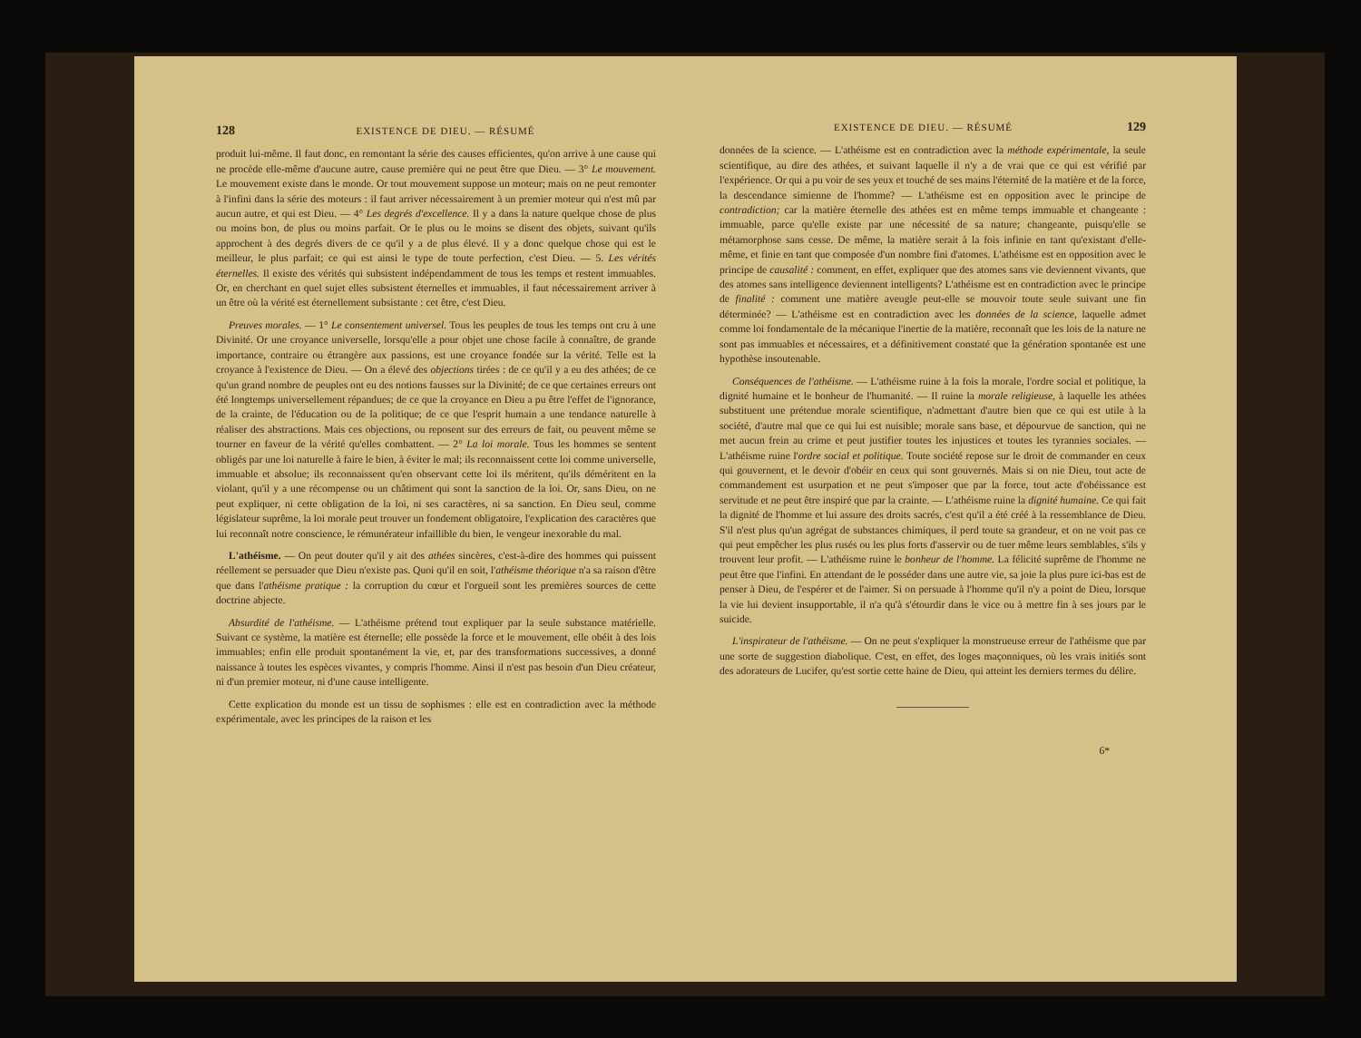128 EXISTENCE DE DIEU. — RÉSUMÉ
produit lui-même. Il faut donc, en remontant la série des causes efficientes, qu'on arrive à une cause qui ne procède elle-même d'aucune autre, cause première qui ne peut être que Dieu. — 3° Le mouvement. Le mouvement existe dans le monde. Or tout mouvement suppose un moteur; mais on ne peut remonter à l'infini dans la série des moteurs : il faut arriver nécessairement à un premier moteur qui n'est mû par aucun autre, et qui est Dieu. — 4° Les degrés d'excellence. Il y a dans la nature quelque chose de plus ou moins bon, de plus ou moins parfait. Or le plus ou le moins se disent des objets, suivant qu'ils approchent à des degrés divers de ce qu'il y a de plus élevé. Il y a donc quelque chose qui est le meilleur, le plus parfait; ce qui est ainsi le type de toute perfection, c'est Dieu. — 5. Les vérités éternelles. Il existe des vérités qui subsistent indépendamment de tous les temps et restent immuables. Or, en cherchant en quel sujet elles subsistent éternelles et immuables, il faut nécessairement arriver à un être où la vérité est éternellement subsistante : cet être, c'est Dieu.
Preuves morales. — 1° Le consentement universel. Tous les peuples de tous les temps ont cru à une Divinité. Or une croyance universelle, lorsqu'elle a pour objet une chose facile à connaître, de grande importance, contraire ou étrangère aux passions, est une croyance fondée sur la vérité. Telle est la croyance à l'existence de Dieu. — On a élevé des objections tirées : de ce qu'il y a eu des athées; de ce qu'un grand nombre de peuples ont eu des notions fausses sur la Divinité; de ce que certaines erreurs ont été longtemps universellement répandues; de ce que la croyance en Dieu a pu être l'effet de l'ignorance, de la crainte, de l'éducation ou de la politique; de ce que l'esprit humain a une tendance naturelle à réaliser des abstractions. Mais ces objections, ou reposent sur des erreurs de fait, ou peuvent même se tourner en faveur de la vérité qu'elles combattent. — 2° La loi morale. Tous les hommes se sentent obligés par une loi naturelle à faire le bien, à éviter le mal; ils reconnaissent cette loi comme universelle, immuable et absolue; ils reconnaissent qu'en observant cette loi ils méritent, qu'ils déméritent en la violant, qu'il y a une récompense ou un châtiment qui sont la sanction de la loi. Or, sans Dieu, on ne peut expliquer, ni cette obligation de la loi, ni ses caractères, ni sa sanction. En Dieu seul, comme législateur suprême, la loi morale peut trouver un fondement obligatoire, l'explication des caractères que lui reconnaît notre conscience, le rémunérateur infaillible du bien, le vengeur inexorable du mal.
L'athéisme. — On peut douter qu'il y ait des athées sincères, c'est-à-dire des hommes qui puissent réellement se persuader que Dieu n'existe pas. Quoi qu'il en soit, l'athéisme théorique n'a sa raison d'être que dans l'athéisme pratique : la corruption du cœur et l'orgueil sont les premières sources de cette doctrine abjecte.
Absurdité de l'athéisme. — L'athéisme prétend tout expliquer par la seule substance matérielle. Suivant ce système, la matière est éternelle; elle possède la force et le mouvement, elle obéit à des lois immuables; enfin elle produit spontanément la vie, et, par des transformations successives, a donné naissance à toutes les espèces vivantes, y compris l'homme. Ainsi il n'est pas besoin d'un Dieu créateur, ni d'un premier moteur, ni d'une cause intelligente.
Cette explication du monde est un tissu de sophismes : elle est en contradiction avec la méthode expérimentale, avec les principes de la raison et les
EXISTENCE DE DIEU. — RÉSUMÉ 129
données de la science. — L'athéisme est en contradiction avec la méthode expérimentale, la seule scientifique, au dire des athées, et suivant laquelle il n'y a de vrai que ce qui est vérifié par l'expérience. Or qui a pu voir de ses yeux et touché de ses mains l'éternité de la matière et de la force, la descendance simienne de l'homme? — L'athéisme est en opposition avec le principe de contradiction; car la matière éternelle des athées est en même temps immuable et changeante : immuable, parce qu'elle existe par une nécessité de sa nature; changeante, puisqu'elle se métamorphose sans cesse. De même, la matière serait à la fois infinie en tant qu'existant d'elle-même, et finie en tant que composée d'un nombre fini d'atomes. L'athéisme est en opposition avec le principe de causalité : comment, en effet, expliquer que des atomes sans vie deviennent vivants, que des atomes sans intelligence deviennent intelligents? L'athéisme est en contradiction avec le principe de finalité : comment une matière aveugle peut-elle se mouvoir toute seule suivant une fin déterminée? — L'athéisme est en contradiction avec les données de la science, laquelle admet comme loi fondamentale de la mécanique l'inertie de la matière, reconnaît que les lois de la nature ne sont pas immuables et nécessaires, et a définitivement constaté que la génération spontanée est une hypothèse insoutenable.
Conséquences de l'athéisme. — L'athéisme ruine à la fois la morale, l'ordre social et politique, la dignité humaine et le bonheur de l'humanité. — Il ruine la morale religieuse, à laquelle les athées substituent une prétendue morale scientifique, n'admettant d'autre bien que ce qui est utile à la société, d'autre mal que ce qui lui est nuisible; morale sans base, et dépourvue de sanction, qui ne met aucun frein au crime et peut justifier toutes les injustices et toutes les tyrannies sociales. — L'athéisme ruine l'ordre social et politique. Toute société repose sur le droit de commander en ceux qui gouvernent, et le devoir d'obéir en ceux qui sont gouvernés. Mais si on nie Dieu, tout acte de commandement est usurpation et ne peut s'imposer que par la force, tout acte d'obéissance est servitude et ne peut être inspiré que par la crainte. — L'athéisme ruine la dignité humaine. Ce qui fait la dignité de l'homme et lui assure des droits sacrés, c'est qu'il a été créé à la ressemblance de Dieu. S'il n'est plus qu'un agrégat de substances chimiques, il perd toute sa grandeur, et on ne voit pas ce qui peut empêcher les plus rusés ou les plus forts d'asservir ou de tuer même leurs semblables, s'ils y trouvent leur profit. — L'athéisme ruine le bonheur de l'homme. La félicité suprême de l'homme ne peut être que l'infini. En attendant de le posséder dans une autre vie, sa joie la plus pure ici-bas est de penser à Dieu, de l'espérer et de l'aimer. Si on persuade à l'homme qu'il n'y a point de Dieu, lorsque la vie lui devient insupportable, il n'a qu'à s'étourdir dans le vice ou à mettre fin à ses jours par le suicide.
L'inspirateur de l'athéisme. — On ne peut s'expliquer la monstrueuse erreur de l'athéisme que par une sorte de suggestion diabolique. C'est, en effet, des loges maçonniques, où les vrais initiés sont des adorateurs de Lucifer, qu'est sortie cette haine de Dieu, qui atteint les derniers termes du délire.
6*